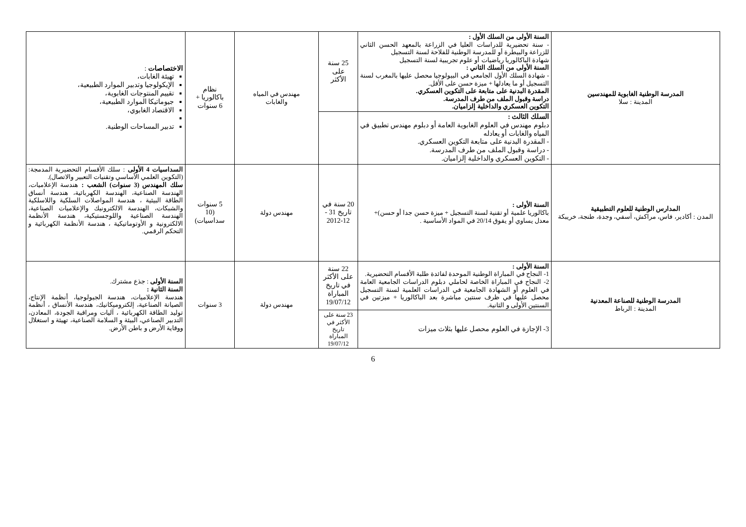| المدرسة الوطنية الغابوية للمهندسين المدينة : سلا | السنة الأولى من السلك الأول : - سنة تحضيرية للدراسات العليا في الزراعة بالمعهد الحسن الثاني للزراعة والبيطرة أو للمدرسة الوطنية للفلاحة لسنة التسجيل شهادة الباكالوريا رياضيات أو علوم تجريبية لسنة التسجيل السنة الأولى من السلك الثاني : - شهادة السلك الأول الجامعي في البيولوجيا محصل عليها بالمغرب لسنة التسجيل أو ما يعادلها + ميزة حسن على الأقل. المقدرة البدنية على متابعة على التكوين العسكري. دراسة وقبول الملف من طرف المدرسة. التكوين العسكري والداخلية إلزاميان. | 25 سنة على الأكثر | مهندس في المياه والغابات | نظام باكالوريا + 6 سنوات | الاختصاصات : تهيئة الغابات، الإيكولوجيا وتدبير الموارد الطبيعية، تقييم المنتوجات الغابوية، جيوماتيكا الموارد الطبيعية، الاقتصاد الغابوي، تدبير المساحات الوطنية. |
| | السلك الثالث : دبلوم مهندس في العلوم الغابوية العامة أو دبلوم مهندس تطبيق في المياه والغابات أو يعادله - المقدرة البدنية على متابعة التكوين العسكري. - دراسة وقبول الملف من طرف المدرسة. - التكوين العسكري والداخلية إلزاميان. | | | | |
| المدارس الوطنية للعلوم التطبيقية المدن : أكادير، فاس، مراكش، آسفي، وجدة، طنجة، خريبكة | السنة الأولى : باكالوريا علمية أو تقنية لسنة التسجيل + ميزة حسن جدا أو حسن)+ معدل يساوي أو يفوق 20/14 في المواد الأساسية . | 20 سنة في تاريخ 31 - 12-2012 | مهندس دولة | 5 سنوات (10 سداسيات) | السداسيات 4 الأولى : سلك الأقسام التحضيرية المدمجة: (التكوين العلمي الأساسي وتقنيات التعبير والاتصال). سلك المهندس (3 سنوات) الشعب : هندسة الإعلاميات، الهندسة الصناعية، الهندسة الكهربائية، هندسة أنساق الطاقة البيئية ، هندسة المواصلات السلكية واللاسلكية والشبكات، الهندسة الالكترونيك والإعلاميات الصناعية، الهندسة الصناعية واللوجستيكية، هندسة الأنظمة الالكترونية و الأوتوماتيكية ، هندسة الأنظمة الكهربائية و التحكم الرقمي. |
| المدرسة الوطنية للصناعة المعدنية المدينة : الرباط | السنة الأولى : 1- النجاح في المباراة الوطنية الموحدة لفائدة طلبة الأقسام التحضيرية. 2- النجاح في المباراة الخاصة لحاملي دبلوم الدراسات الجامعية العامة في العلوم أو الشهادة الجامعية في الدراسات العلمية لسنة التسجيل محصل عليها في ظرف سنتين مباشرة بعد الباكالوريا + ميزتين في السنتين الأولى و الثانية. | 22 سنة على الأكثر في تاريخ المباراة 19/07/12 | مهندس دولة | 3 سنوات | السنة الأولى : جذع مشترك. السنة الثانية : هندسة الإعلاميات، هندسة الجيولوجيا، أنظمة الإنتاج، الصيانة الصناعية، إلكتروميكانيك، هندسة الأنساق ، أنظمة توليد الطاقة الكهربائية ، آليات ومراقبة الجودة، المعادن، التدبير الصناعي، البيئة و السلامة الصناعية، تهيئة و استغلال ووقاية الأرض و باطن الأرض. |
| | 3- الإجازة في العلوم محصل عليها بثلاث ميزات | 23 سنة على الأكثر في تاريخ المباراة 19/07/12 | | | |
6